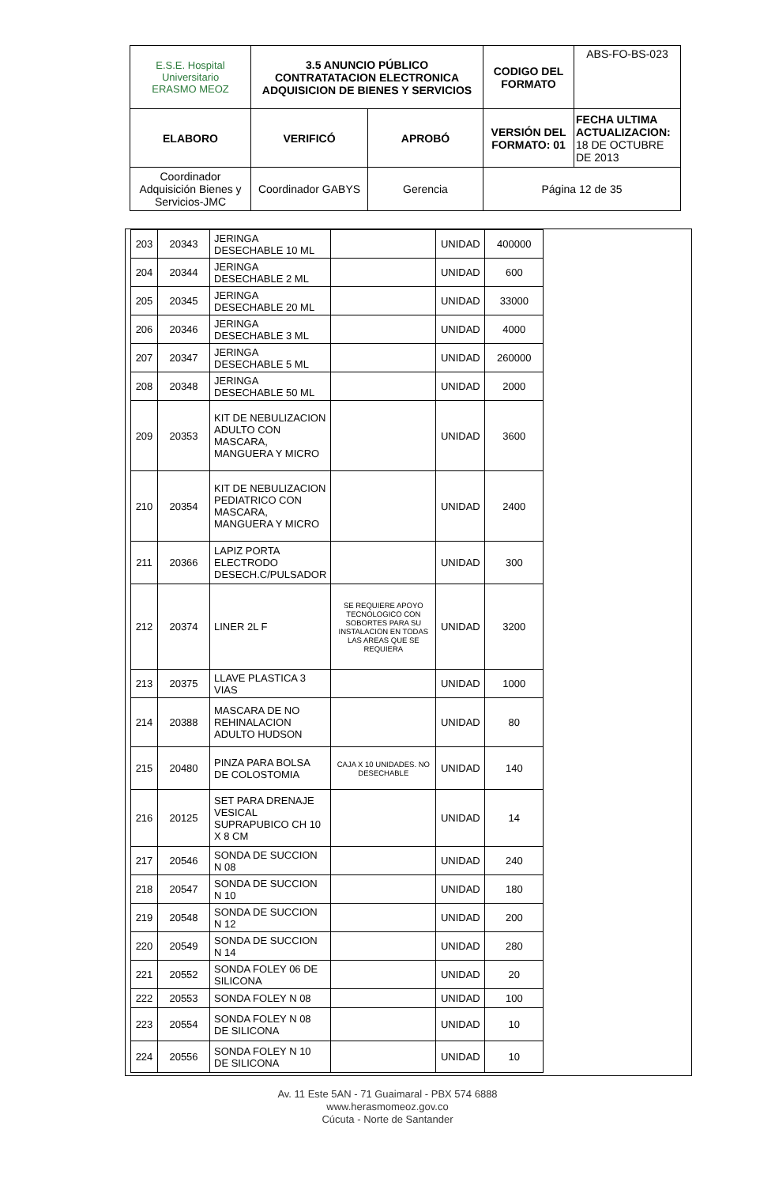| E.S.E. Hospital Universitario ERASMO MEOZ | 3.5 ANUNCIO PÚBLICO CONTRATATACION ELECTRONICA ADQUISICION DE BIENES Y SERVICIOS | | CODIGO DEL FORMATO | ABS-FO-BS-023 |
| ELABORO | VERIFICÓ | APROBÓ | VERSIÓN DEL FORMATO: 01 | FECHA ULTIMA ACTUALIZACION: 18 DE OCTUBRE DE 2013 |
| Coordinador Adquisición Bienes y Servicios-JMC | Coordinador GABYS | Gerencia | Página 12 de 35 | |
| 203 | 20343 | JERINGA DESECHABLE 10 ML | | UNIDAD | 400000 |
| 204 | 20344 | JERINGA DESECHABLE 2 ML | | UNIDAD | 600 |
| 205 | 20345 | JERINGA DESECHABLE 20 ML | | UNIDAD | 33000 |
| 206 | 20346 | JERINGA DESECHABLE 3 ML | | UNIDAD | 4000 |
| 207 | 20347 | JERINGA DESECHABLE 5 ML | | UNIDAD | 260000 |
| 208 | 20348 | JERINGA DESECHABLE 50 ML | | UNIDAD | 2000 |
| 209 | 20353 | KIT DE NEBULIZACION ADULTO CON MASCARA, MANGUERA Y MICRO | | UNIDAD | 3600 |
| 210 | 20354 | KIT DE NEBULIZACION PEDIATRICO CON MASCARA, MANGUERA Y MICRO | | UNIDAD | 2400 |
| 211 | 20366 | LAPIZ PORTA ELECTRODO DESECH.C/PULSADOR | | UNIDAD | 300 |
| 212 | 20374 | LINER 2L F | SE REQUIERE APOYO TECNOLOGICO CON SOBORTES PARA SU INSTALACION EN TODAS LAS AREAS QUE SE REQUIERA | UNIDAD | 3200 |
| 213 | 20375 | LLAVE PLASTICA 3 VIAS | | UNIDAD | 1000 |
| 214 | 20388 | MASCARA DE NO REHINALACION ADULTO HUDSON | | UNIDAD | 80 |
| 215 | 20480 | PINZA PARA BOLSA DE COLOSTOMIA | CAJA X 10 UNIDADES. NO DESECHABLE | UNIDAD | 140 |
| 216 | 20125 | SET PARA DRENAJE VESICAL SUPRAPUBICO CH 10 X 8 CM | | UNIDAD | 14 |
| 217 | 20546 | SONDA DE SUCCION N 08 | | UNIDAD | 240 |
| 218 | 20547 | SONDA DE SUCCION N 10 | | UNIDAD | 180 |
| 219 | 20548 | SONDA DE SUCCION N 12 | | UNIDAD | 200 |
| 220 | 20549 | SONDA DE SUCCION N 14 | | UNIDAD | 280 |
| 221 | 20552 | SONDA FOLEY 06 DE SILICONA | | UNIDAD | 20 |
| 222 | 20553 | SONDA FOLEY N 08 | | UNIDAD | 100 |
| 223 | 20554 | SONDA FOLEY N 08 DE SILICONA | | UNIDAD | 10 |
| 224 | 20556 | SONDA FOLEY N 10 DE SILICONA | | UNIDAD | 10 |
Av. 11 Este 5AN - 71 Guaimaral - PBX 574 6888
www.herasmomeoz.gov.co
Cúcuta - Norte de Santander